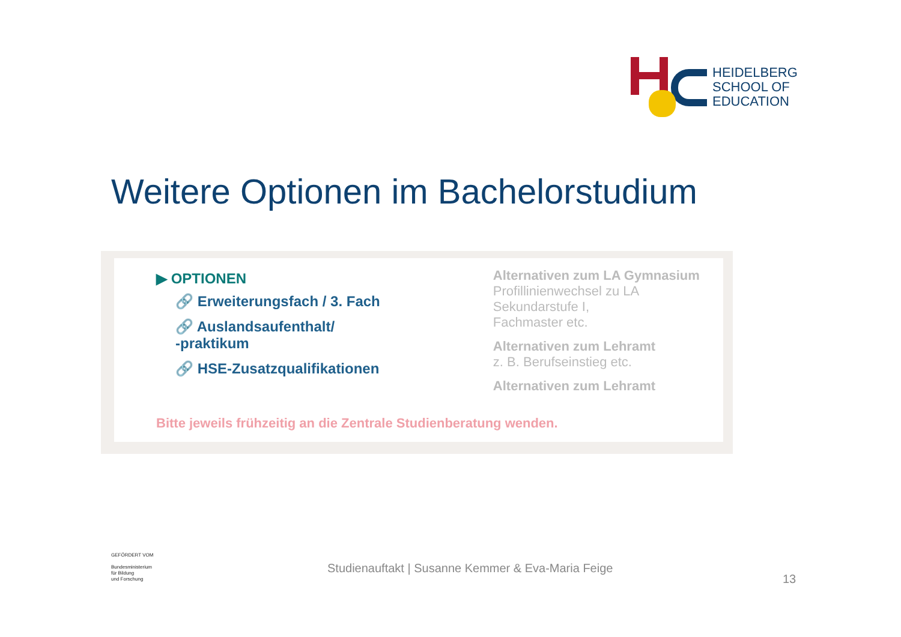HEIDELBERG
SCHOOL OF
EDUCATION
Weitere Optionen im Bachelorstudium
▶ OPTIONEN
🔗 Erweiterungsfach / 3. Fach
🔗 Auslandsaufenthalt/
-praktikum
🔗 HSE-Zusatzqualifikationen
Alternativen zum LA Gymnasium
Profillinienwechsel zu LA Sekundarstufe I,
Fachmaster etc.
Alternativen zum Lehramt
z. B. Berufseinstieg etc.
Alternativen zum Lehramt
Bitte jeweils frühzeitig an die Zentrale Studienberatung wenden.
GEFÖRDERT VOM
Bundesministerium
für Bildung
und Forschung
Studienauftakt | Susanne Kemmer & Eva-Maria Feige
13